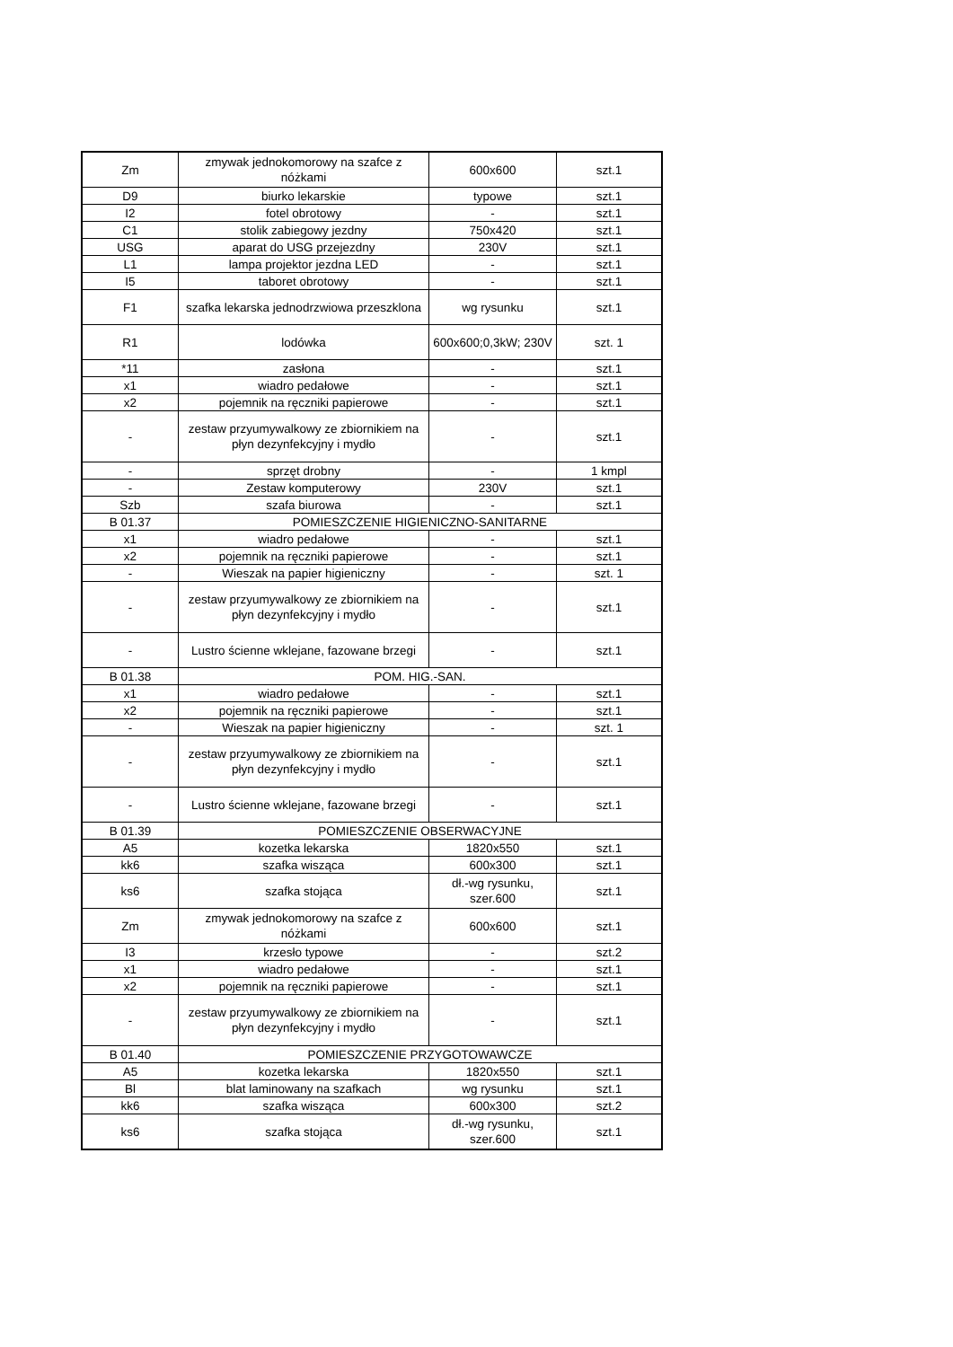| Zm | zmywak jednokomorowy na szafce z nóżkami | 600x600 | szt.1 |
| D9 | biurko lekarskie | typowe | szt.1 |
| I2 | fotel obrotowy | - | szt.1 |
| C1 | stolik zabiegowy jezdny | 750x420 | szt.1 |
| USG | aparat do USG przejezdny | 230V | szt.1 |
| L1 | lampa projektor jezdna LED | - | szt.1 |
| I5 | taboret obrotowy | - | szt.1 |
| F1 | szafka lekarska jednodrzwiowa przeszklona | wg rysunku | szt.1 |
| R1 | lodówka | 600x600;0,3kW; 230V | szt. 1 |
| *11 | zasłona | - | szt.1 |
| x1 | wiadro pedałowe | - | szt.1 |
| x2 | pojemnik na ręczniki papierowe | - | szt.1 |
| - | zestaw przyumywalkowy ze zbiornikiem na płyn dezynfekcyjny i mydło | - | szt.1 |
| - | sprzęt drobny | - | 1 kmpl |
| - | Zestaw komputerowy | 230V | szt.1 |
| Szb | szafa biurowa | - | szt.1 |
| B 01.37 | POMIESZCZENIE HIGIENICZNO-SANITARNE | | |
| x1 | wiadro pedałowe | - | szt.1 |
| x2 | pojemnik na ręczniki papierowe | - | szt.1 |
| - | Wieszak na papier higieniczny | - | szt. 1 |
| - | zestaw przyumywalkowy ze zbiornikiem na płyn dezynfekcyjny i mydło | - | szt.1 |
| - | Lustro ścienne wklejane, fazowane brzegi | - | szt.1 |
| B 01.38 | POM. HIG.-SAN. | | |
| x1 | wiadro pedałowe | - | szt.1 |
| x2 | pojemnik na ręczniki papierowe | - | szt.1 |
| - | Wieszak na papier higieniczny | - | szt. 1 |
| - | zestaw przyumywalkowy ze zbiornikiem na płyn dezynfekcyjny i mydło | - | szt.1 |
| - | Lustro ścienne wklejane, fazowane brzegi | - | szt.1 |
| B 01.39 | POMIESZCZENIE OBSERWACYJNE | | |
| A5 | kozetka lekarska | 1820x550 | szt.1 |
| kk6 | szafka wisząca | 600x300 | szt.1 |
| ks6 | szafka stojąca | dł.-wg rysunku, szer.600 | szt.1 |
| Zm | zmywak jednokomorowy na szafce z nóżkami | 600x600 | szt.1 |
| I3 | krzesło typowe | - | szt.2 |
| x1 | wiadro pedałowe | - | szt.1 |
| x2 | pojemnik na ręczniki papierowe | - | szt.1 |
| - | zestaw przyumywalkowy ze zbiornikiem na płyn dezynfekcyjny i mydło | - | szt.1 |
| B 01.40 | POMIESZCZENIE PRZYGOTOWAWCZE | | |
| A5 | kozetka lekarska | 1820x550 | szt.1 |
| Bl | blat laminowany na szafkach | wg rysunku | szt.1 |
| kk6 | szafka wisząca | 600x300 | szt.2 |
| ks6 | szafka stojąca | dł.-wg rysunku, szer.600 | szt.1 |